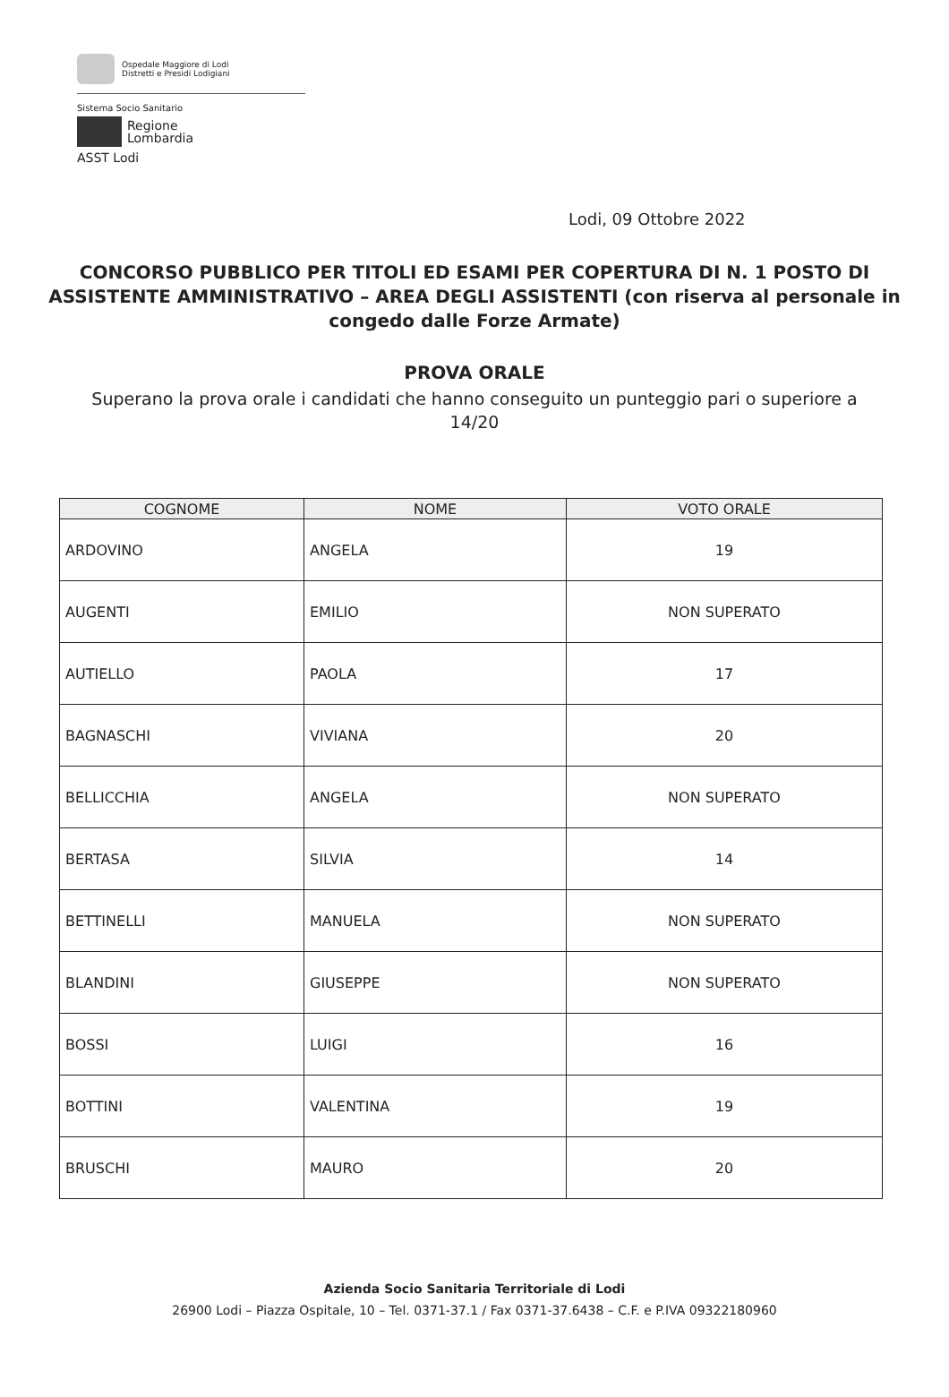Ospedale Maggiore di Lodi
Distretti e Presidi Lodigiani
Sistema Socio Sanitario
Regione
Lombardia
ASST Lodi
Lodi, 09 Ottobre 2022
CONCORSO PUBBLICO PER TITOLI ED ESAMI PER COPERTURA DI N. 1 POSTO DI ASSISTENTE AMMINISTRATIVO – AREA DEGLI ASSISTENTI (con riserva al personale in congedo dalle Forze Armate)
PROVA ORALE
Superano la prova orale i candidati che hanno conseguito un punteggio pari o superiore a 14/20
| COGNOME | NOME | VOTO ORALE |
| --- | --- | --- |
| ARDOVINO | ANGELA | 19 |
| AUGENTI | EMILIO | NON SUPERATO |
| AUTIELLO | PAOLA | 17 |
| BAGNASCHI | VIVIANA | 20 |
| BELLICCHIA | ANGELA | NON SUPERATO |
| BERTASA | SILVIA | 14 |
| BETTINELLI | MANUELA | NON SUPERATO |
| BLANDINI | GIUSEPPE | NON SUPERATO |
| BOSSI | LUIGI | 16 |
| BOTTINI | VALENTINA | 19 |
| BRUSCHI | MAURO | 20 |
Azienda Socio Sanitaria Territoriale di Lodi
26900 Lodi – Piazza Ospitale, 10 – Tel. 0371-37.1 / Fax 0371-37.6438 – C.F. e P.IVA 09322180960